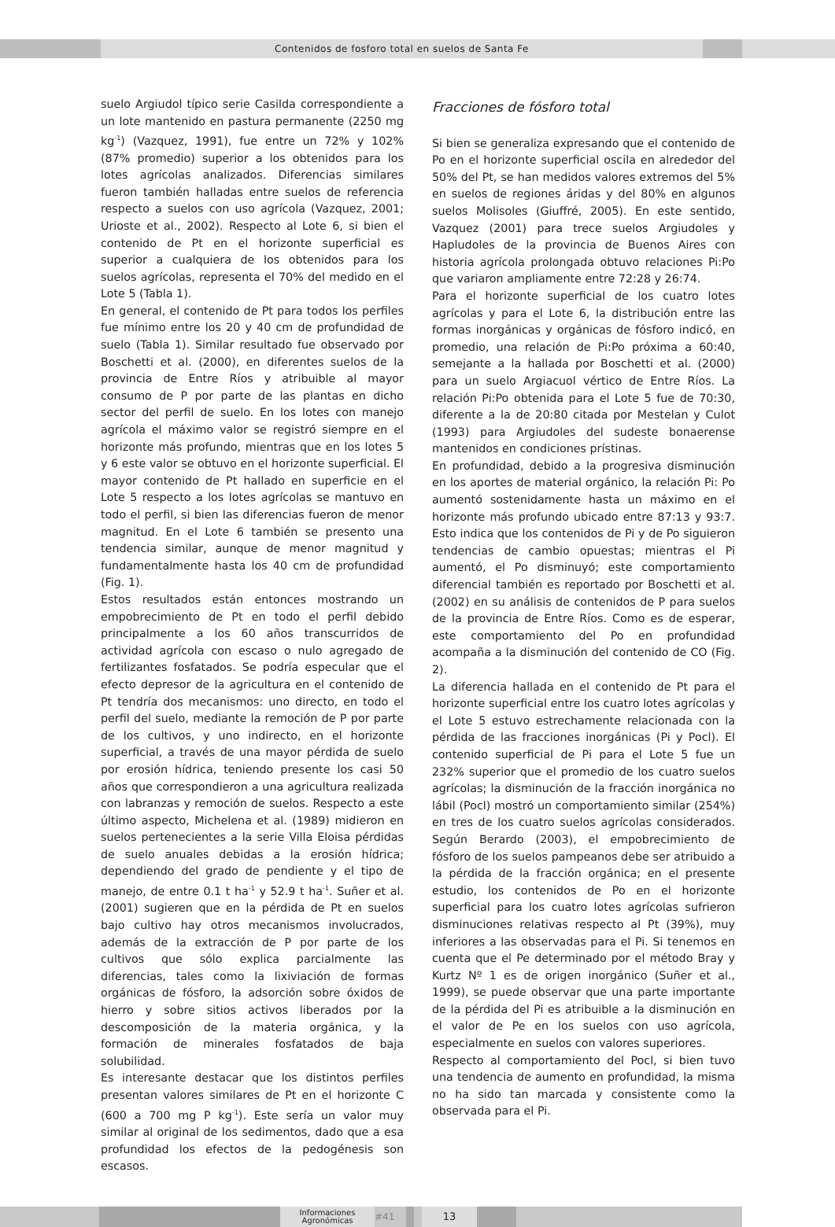Contenidos de fosforo total en suelos de Santa Fe
suelo Argiudol típico serie Casilda correspondiente a un lote mantenido en pastura permanente (2250 mg kg<sup>-1</sup>) (Vazquez, 1991), fue entre un 72% y 102% (87% promedio) superior a los obtenidos para los lotes agrícolas analizados. Diferencias similares fueron también halladas entre suelos de referencia respecto a suelos con uso agrícola (Vazquez, 2001; Urioste et al., 2002). Respecto al Lote 6, si bien el contenido de Pt en el horizonte superficial es superior a cualquiera de los obtenidos para los suelos agrícolas, representa el 70% del medido en el Lote 5 (Tabla 1).
En general, el contenido de Pt para todos los perfiles fue mínimo entre los 20 y 40 cm de profundidad de suelo (Tabla 1). Similar resultado fue observado por Boschetti et al. (2000), en diferentes suelos de la provincia de Entre Ríos y atribuible al mayor consumo de P por parte de las plantas en dicho sector del perfil de suelo. En los lotes con manejo agrícola el máximo valor se registró siempre en el horizonte más profundo, mientras que en los lotes 5 y 6 este valor se obtuvo en el horizonte superficial. El mayor contenido de Pt hallado en superficie en el Lote 5 respecto a los lotes agrícolas se mantuvo en todo el perfil, si bien las diferencias fueron de menor magnitud. En el Lote 6 también se presento una tendencia similar, aunque de menor magnitud y fundamentalmente hasta los 40 cm de profundidad (Fig. 1).
Estos resultados están entonces mostrando un empobrecimiento de Pt en todo el perfil debido principalmente a los 60 años transcurridos de actividad agrícola con escaso o nulo agregado de fertilizantes fosfatados. Se podría especular que el efecto depresor de la agricultura en el contenido de Pt tendría dos mecanismos: uno directo, en todo el perfil del suelo, mediante la remoción de P por parte de los cultivos, y uno indirecto, en el horizonte superficial, a través de una mayor pérdida de suelo por erosión hídrica, teniendo presente los casi 50 años que correspondieron a una agricultura realizada con labranzas y remoción de suelos. Respecto a este último aspecto, Michelena et al. (1989) midieron en suelos pertenecientes a la serie Villa Eloisa pérdidas de suelo anuales debidas a la erosión hídrica; dependiendo del grado de pendiente y el tipo de manejo, de entre 0.1 t ha<sup>-1</sup> y 52.9 t ha<sup>-1</sup>. Suñer et al. (2001) sugieren que en la pérdida de Pt en suelos bajo cultivo hay otros mecanismos involucrados, además de la extracción de P por parte de los cultivos que sólo explica parcialmente las diferencias, tales como la lixiviación de formas orgánicas de fósforo, la adsorción sobre óxidos de hierro y sobre sitios activos liberados por la descomposición de la materia orgánica, y la formación de minerales fosfatados de baja solubilidad.
Es interesante destacar que los distintos perfiles presentan valores similares de Pt en el horizonte C (600 a 700 mg P kg<sup>-1</sup>). Este sería un valor muy similar al original de los sedimentos, dado que a esa profundidad los efectos de la pedogénesis son escasos.
Fracciones de fósforo total
Si bien se generaliza expresando que el contenido de Po en el horizonte superficial oscila en alrededor del 50% del Pt, se han medidos valores extremos del 5% en suelos de regiones áridas y del 80% en algunos suelos Molisoles (Giuffré, 2005). En este sentido, Vazquez (2001) para trece suelos Argiudoles y Hapludoles de la provincia de Buenos Aires con historia agrícola prolongada obtuvo relaciones Pi:Po que variaron ampliamente entre 72:28 y 26:74.
Para el horizonte superficial de los cuatro lotes agrícolas y para el Lote 6, la distribución entre las formas inorgánicas y orgánicas de fósforo indicó, en promedio, una relación de Pi:Po próxima a 60:40, semejante a la hallada por Boschetti et al. (2000) para un suelo Argiacuol vértico de Entre Ríos. La relación Pi:Po obtenida para el Lote 5 fue de 70:30, diferente a la de 20:80 citada por Mestelan y Culot (1993) para Argiudoles del sudeste bonaerense mantenidos en condiciones prístinas.
En profundidad, debido a la progresiva disminución en los aportes de material orgánico, la relación Pi: Po aumentó sostenidamente hasta un máximo en el horizonte más profundo ubicado entre 87:13 y 93:7. Esto indica que los contenidos de Pi y de Po siguieron tendencias de cambio opuestas; mientras el Pi aumentó, el Po disminuyó; este comportamiento diferencial también es reportado por Boschetti et al. (2002) en su análisis de contenidos de P para suelos de la provincia de Entre Ríos. Como es de esperar, este comportamiento del Po en profundidad acompaña a la disminución del contenido de CO (Fig. 2).
La diferencia hallada en el contenido de Pt para el horizonte superficial entre los cuatro lotes agrícolas y el Lote 5 estuvo estrechamente relacionada con la pérdida de las fracciones inorgánicas (Pi y Pocl). El contenido superficial de Pi para el Lote 5 fue un 232% superior que el promedio de los cuatro suelos agrícolas; la disminución de la fracción inorgánica no lábil (Pocl) mostró un comportamiento similar (254%) en tres de los cuatro suelos agrícolas considerados. Según Berardo (2003), el empobrecimiento de fósforo de los suelos pampeanos debe ser atribuido a la pérdida de la fracción orgánica; en el presente estudio, los contenidos de Po en el horizonte superficial para los cuatro lotes agrícolas sufrieron disminuciones relativas respecto al Pt (39%), muy inferiores a las observadas para el Pi. Si tenemos en cuenta que el Pe determinado por el método Bray y Kurtz Nº 1 es de origen inorgánico (Suñer et al., 1999), se puede observar que una parte importante de la pérdida del Pi es atribuible a la disminución en el valor de Pe en los suelos con uso agrícola, especialmente en suelos con valores superiores.
Respecto al comportamiento del Pocl, si bien tuvo una tendencia de aumento en profundidad, la misma no ha sido tan marcada y consistente como la observada para el Pi.
Informaciones
Agronómicas
#41
13